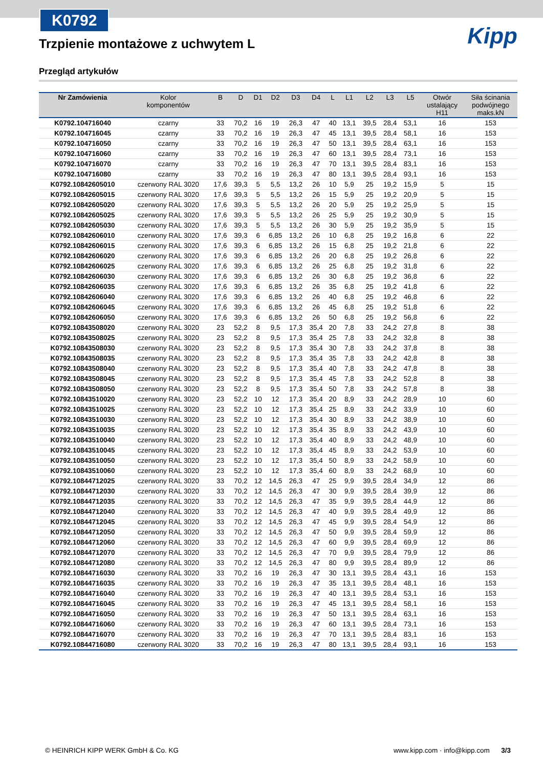K0792
Kipp
Trzpienie montażowe z uchwytem L
Przegląd artykułów
| Nr Zamówienia | Kolor komponentów | B | D | D1 | D2 | D3 | D4 | L | L1 | L2 | L3 | L5 | Otwór ustalający H11 | Siła ścinania podwójnego maks.kN |
| --- | --- | --- | --- | --- | --- | --- | --- | --- | --- | --- | --- | --- | --- | --- |
| K0792.104716040 | czarny | 33 | 70,2 | 16 | 19 | 26,3 | 47 | 40 | 13,1 | 39,5 | 28,4 | 53,1 | 16 | 153 |
| K0792.104716045 | czarny | 33 | 70,2 | 16 | 19 | 26,3 | 47 | 45 | 13,1 | 39,5 | 28,4 | 58,1 | 16 | 153 |
| K0792.104716050 | czarny | 33 | 70,2 | 16 | 19 | 26,3 | 47 | 50 | 13,1 | 39,5 | 28,4 | 63,1 | 16 | 153 |
| K0792.104716060 | czarny | 33 | 70,2 | 16 | 19 | 26,3 | 47 | 60 | 13,1 | 39,5 | 28,4 | 73,1 | 16 | 153 |
| K0792.104716070 | czarny | 33 | 70,2 | 16 | 19 | 26,3 | 47 | 70 | 13,1 | 39,5 | 28,4 | 83,1 | 16 | 153 |
| K0792.104716080 | czarny | 33 | 70,2 | 16 | 19 | 26,3 | 47 | 80 | 13,1 | 39,5 | 28,4 | 93,1 | 16 | 153 |
| K0792.10842605010 | czerwony RAL 3020 | 17,6 | 39,3 | 5 | 5,5 | 13,2 | 26 | 10 | 5,9 | 25 | 19,2 | 15,9 | 5 | 15 |
| K0792.10842605015 | czerwony RAL 3020 | 17,6 | 39,3 | 5 | 5,5 | 13,2 | 26 | 15 | 5,9 | 25 | 19,2 | 20,9 | 5 | 15 |
| K0792.10842605020 | czerwony RAL 3020 | 17,6 | 39,3 | 5 | 5,5 | 13,2 | 26 | 20 | 5,9 | 25 | 19,2 | 25,9 | 5 | 15 |
| K0792.10842605025 | czerwony RAL 3020 | 17,6 | 39,3 | 5 | 5,5 | 13,2 | 26 | 25 | 5,9 | 25 | 19,2 | 30,9 | 5 | 15 |
| K0792.10842605030 | czerwony RAL 3020 | 17,6 | 39,3 | 5 | 5,5 | 13,2 | 26 | 30 | 5,9 | 25 | 19,2 | 35,9 | 5 | 15 |
| K0792.10842606010 | czerwony RAL 3020 | 17,6 | 39,3 | 6 | 6,85 | 13,2 | 26 | 10 | 6,8 | 25 | 19,2 | 16,8 | 6 | 22 |
| K0792.10842606015 | czerwony RAL 3020 | 17,6 | 39,3 | 6 | 6,85 | 13,2 | 26 | 15 | 6,8 | 25 | 19,2 | 21,8 | 6 | 22 |
| K0792.10842606020 | czerwony RAL 3020 | 17,6 | 39,3 | 6 | 6,85 | 13,2 | 26 | 20 | 6,8 | 25 | 19,2 | 26,8 | 6 | 22 |
| K0792.10842606025 | czerwony RAL 3020 | 17,6 | 39,3 | 6 | 6,85 | 13,2 | 26 | 25 | 6,8 | 25 | 19,2 | 31,8 | 6 | 22 |
| K0792.10842606030 | czerwony RAL 3020 | 17,6 | 39,3 | 6 | 6,85 | 13,2 | 26 | 30 | 6,8 | 25 | 19,2 | 36,8 | 6 | 22 |
| K0792.10842606035 | czerwony RAL 3020 | 17,6 | 39,3 | 6 | 6,85 | 13,2 | 26 | 35 | 6,8 | 25 | 19,2 | 41,8 | 6 | 22 |
| K0792.10842606040 | czerwony RAL 3020 | 17,6 | 39,3 | 6 | 6,85 | 13,2 | 26 | 40 | 6,8 | 25 | 19,2 | 46,8 | 6 | 22 |
| K0792.10842606045 | czerwony RAL 3020 | 17,6 | 39,3 | 6 | 6,85 | 13,2 | 26 | 45 | 6,8 | 25 | 19,2 | 51,8 | 6 | 22 |
| K0792.10842606050 | czerwony RAL 3020 | 17,6 | 39,3 | 6 | 6,85 | 13,2 | 26 | 50 | 6,8 | 25 | 19,2 | 56,8 | 6 | 22 |
| K0792.10843508020 | czerwony RAL 3020 | 23 | 52,2 | 8 | 9,5 | 17,3 | 35,4 | 20 | 7,8 | 33 | 24,2 | 27,8 | 8 | 38 |
| K0792.10843508025 | czerwony RAL 3020 | 23 | 52,2 | 8 | 9,5 | 17,3 | 35,4 | 25 | 7,8 | 33 | 24,2 | 32,8 | 8 | 38 |
| K0792.10843508030 | czerwony RAL 3020 | 23 | 52,2 | 8 | 9,5 | 17,3 | 35,4 | 30 | 7,8 | 33 | 24,2 | 37,8 | 8 | 38 |
| K0792.10843508035 | czerwony RAL 3020 | 23 | 52,2 | 8 | 9,5 | 17,3 | 35,4 | 35 | 7,8 | 33 | 24,2 | 42,8 | 8 | 38 |
| K0792.10843508040 | czerwony RAL 3020 | 23 | 52,2 | 8 | 9,5 | 17,3 | 35,4 | 40 | 7,8 | 33 | 24,2 | 47,8 | 8 | 38 |
| K0792.10843508045 | czerwony RAL 3020 | 23 | 52,2 | 8 | 9,5 | 17,3 | 35,4 | 45 | 7,8 | 33 | 24,2 | 52,8 | 8 | 38 |
| K0792.10843508050 | czerwony RAL 3020 | 23 | 52,2 | 8 | 9,5 | 17,3 | 35,4 | 50 | 7,8 | 33 | 24,2 | 57,8 | 8 | 38 |
| K0792.10843510020 | czerwony RAL 3020 | 23 | 52,2 | 10 | 12 | 17,3 | 35,4 | 20 | 8,9 | 33 | 24,2 | 28,9 | 10 | 60 |
| K0792.10843510025 | czerwony RAL 3020 | 23 | 52,2 | 10 | 12 | 17,3 | 35,4 | 25 | 8,9 | 33 | 24,2 | 33,9 | 10 | 60 |
| K0792.10843510030 | czerwony RAL 3020 | 23 | 52,2 | 10 | 12 | 17,3 | 35,4 | 30 | 8,9 | 33 | 24,2 | 38,9 | 10 | 60 |
| K0792.10843510035 | czerwony RAL 3020 | 23 | 52,2 | 10 | 12 | 17,3 | 35,4 | 35 | 8,9 | 33 | 24,2 | 43,9 | 10 | 60 |
| K0792.10843510040 | czerwony RAL 3020 | 23 | 52,2 | 10 | 12 | 17,3 | 35,4 | 40 | 8,9 | 33 | 24,2 | 48,9 | 10 | 60 |
| K0792.10843510045 | czerwony RAL 3020 | 23 | 52,2 | 10 | 12 | 17,3 | 35,4 | 45 | 8,9 | 33 | 24,2 | 53,9 | 10 | 60 |
| K0792.10843510050 | czerwony RAL 3020 | 23 | 52,2 | 10 | 12 | 17,3 | 35,4 | 50 | 8,9 | 33 | 24,2 | 58,9 | 10 | 60 |
| K0792.10843510060 | czerwony RAL 3020 | 23 | 52,2 | 10 | 12 | 17,3 | 35,4 | 60 | 8,9 | 33 | 24,2 | 68,9 | 10 | 60 |
| K0792.10844712025 | czerwony RAL 3020 | 33 | 70,2 | 12 | 14,5 | 26,3 | 47 | 25 | 9,9 | 39,5 | 28,4 | 34,9 | 12 | 86 |
| K0792.10844712030 | czerwony RAL 3020 | 33 | 70,2 | 12 | 14,5 | 26,3 | 47 | 30 | 9,9 | 39,5 | 28,4 | 39,9 | 12 | 86 |
| K0792.10844712035 | czerwony RAL 3020 | 33 | 70,2 | 12 | 14,5 | 26,3 | 47 | 35 | 9,9 | 39,5 | 28,4 | 44,9 | 12 | 86 |
| K0792.10844712040 | czerwony RAL 3020 | 33 | 70,2 | 12 | 14,5 | 26,3 | 47 | 40 | 9,9 | 39,5 | 28,4 | 49,9 | 12 | 86 |
| K0792.10844712045 | czerwony RAL 3020 | 33 | 70,2 | 12 | 14,5 | 26,3 | 47 | 45 | 9,9 | 39,5 | 28,4 | 54,9 | 12 | 86 |
| K0792.10844712050 | czerwony RAL 3020 | 33 | 70,2 | 12 | 14,5 | 26,3 | 47 | 50 | 9,9 | 39,5 | 28,4 | 59,9 | 12 | 86 |
| K0792.10844712060 | czerwony RAL 3020 | 33 | 70,2 | 12 | 14,5 | 26,3 | 47 | 60 | 9,9 | 39,5 | 28,4 | 69,9 | 12 | 86 |
| K0792.10844712070 | czerwony RAL 3020 | 33 | 70,2 | 12 | 14,5 | 26,3 | 47 | 70 | 9,9 | 39,5 | 28,4 | 79,9 | 12 | 86 |
| K0792.10844712080 | czerwony RAL 3020 | 33 | 70,2 | 12 | 14,5 | 26,3 | 47 | 80 | 9,9 | 39,5 | 28,4 | 89,9 | 12 | 86 |
| K0792.10844716030 | czerwony RAL 3020 | 33 | 70,2 | 16 | 19 | 26,3 | 47 | 30 | 13,1 | 39,5 | 28,4 | 43,1 | 16 | 153 |
| K0792.10844716035 | czerwony RAL 3020 | 33 | 70,2 | 16 | 19 | 26,3 | 47 | 35 | 13,1 | 39,5 | 28,4 | 48,1 | 16 | 153 |
| K0792.10844716040 | czerwony RAL 3020 | 33 | 70,2 | 16 | 19 | 26,3 | 47 | 40 | 13,1 | 39,5 | 28,4 | 53,1 | 16 | 153 |
| K0792.10844716045 | czerwony RAL 3020 | 33 | 70,2 | 16 | 19 | 26,3 | 47 | 45 | 13,1 | 39,5 | 28,4 | 58,1 | 16 | 153 |
| K0792.10844716050 | czerwony RAL 3020 | 33 | 70,2 | 16 | 19 | 26,3 | 47 | 50 | 13,1 | 39,5 | 28,4 | 63,1 | 16 | 153 |
| K0792.10844716060 | czerwony RAL 3020 | 33 | 70,2 | 16 | 19 | 26,3 | 47 | 60 | 13,1 | 39,5 | 28,4 | 73,1 | 16 | 153 |
| K0792.10844716070 | czerwony RAL 3020 | 33 | 70,2 | 16 | 19 | 26,3 | 47 | 70 | 13,1 | 39,5 | 28,4 | 83,1 | 16 | 153 |
| K0792.10844716080 | czerwony RAL 3020 | 33 | 70,2 | 16 | 19 | 26,3 | 47 | 80 | 13,1 | 39,5 | 28,4 | 93,1 | 16 | 153 |
© HEINRICH KIPP WERK GmbH & Co. KG www.kipp.com · info@kipp.com 3/3